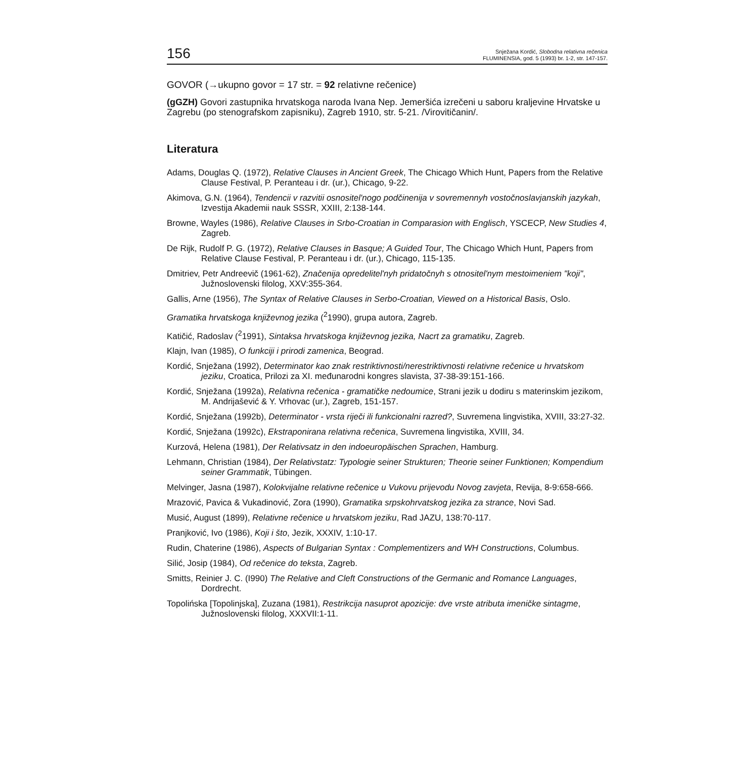156
Snježana Kordić, Slobodna relativna rečenica
FLUMINENSIA, god. 5 (1993) br. 1-2, str. 147-157.
GOVOR (→ukupno govor = 17 str. = 92 relativne rečenice)
(gGZH) Govori zastupnika hrvatskoga naroda Ivana Nep. Jemeršića izrečeni u saboru kraljevine Hrvatske u Zagrebu (po stenografskom zapisniku), Zagreb 1910, str. 5-21. /Virovitičanin/.
Literatura
Adams, Douglas Q. (1972), Relative Clauses in Ancient Greek, The Chicago Which Hunt, Papers from the Relative Clause Festival, P. Peranteau i dr. (ur.), Chicago, 9-22.
Akimova, G.N. (1964), Tendencii v razvitii osnositel'nogo podčinenija v sovremennyh vostočnoslavjanskih jazykah, Izvestija Akademii nauk SSSR, XXIII, 2:138-144.
Browne, Wayles (1986), Relative Clauses in Srbo-Croatian in Comparasion with Englisch, YSCECP, New Studies 4, Zagreb.
De Rijk, Rudolf P. G. (1972), Relative Clauses in Basque; A Guided Tour, The Chicago Which Hunt, Papers from Relative Clause Festival, P. Peranteau i dr. (ur.), Chicago, 115-135.
Dmitriev, Petr Andreevič (1961-62), Značenija opredelitel'nyh pridatočnyh s otnositel'nym mestoimeniem "koji", Južnoslovenski filolog, XXV:355-364.
Gallis, Arne (1956), The Syntax of Relative Clauses in Serbo-Croatian, Viewed on a Historical Basis, Oslo.
Gramatika hrvatskoga književnog jezika (<sup>2</sup>1990), grupa autora, Zagreb.
Katičić, Radoslav (<sup>2</sup>1991), Sintaksa hrvatskoga književnog jezika, Nacrt za gramatiku, Zagreb.
Klajn, Ivan (1985), O funkciji i prirodi zamenica, Beograd.
Kordić, Snježana (1992), Determinator kao znak restriktivnosti/nerestriktivnosti relativne rečenice u hrvatskom jeziku, Croatica, Prilozi za XI. međunarodni kongres slavista, 37-38-39:151-166.
Kordić, Snježana (1992a), Relativna rečenica - gramatičke nedoumice, Strani jezik u dodiru s materinskim jezikom, M. Andrijašević & Y. Vrhovac (ur.), Zagreb, 151-157.
Kordić, Snježana (1992b), Determinator - vrsta riječi ili funkcionalni razred?, Suvremena lingvistika, XVIII, 33:27-32.
Kordić, Snježana (1992c), Ekstraponirana relativna rečenica, Suvremena lingvistika, XVIII, 34.
Kurzová, Helena (1981), Der Relativsatz in den indoeuropäischen Sprachen, Hamburg.
Lehmann, Christian (1984), Der Relativstatz: Typologie seiner Strukturen; Theorie seiner Funktionen; Kompendium seiner Grammatik, Tübingen.
Melvinger, Jasna (1987), Kolokvijalne relativne rečenice u Vukovu prijevodu Novog zavjeta, Revija, 8-9:658-666.
Mrazović, Pavica & Vukadinović, Zora (1990), Gramatika srpskohrvatskog jezika za strance, Novi Sad.
Musić, August (1899), Relativne rečenice u hrvatskom jeziku, Rad JAZU, 138:70-117.
Pranjković, Ivo (1986), Koji i što, Jezik, XXXIV, 1:10-17.
Rudin, Chaterine (1986), Aspects of Bulgarian Syntax : Complementizers and WH Constructions, Columbus.
Silić, Josip (1984), Od rečenice do teksta, Zagreb.
Smitts, Reinier J. C. (I990) The Relative and Cleft Constructions of the Germanic and Romance Languages, Dordrecht.
Topolińska [Topolinjska], Zuzana (1981), Restrikcija nasuprot apozicije: dve vrste atributa imeničke sintagme, Južnoslovenski filolog, XXXVII:1-11.